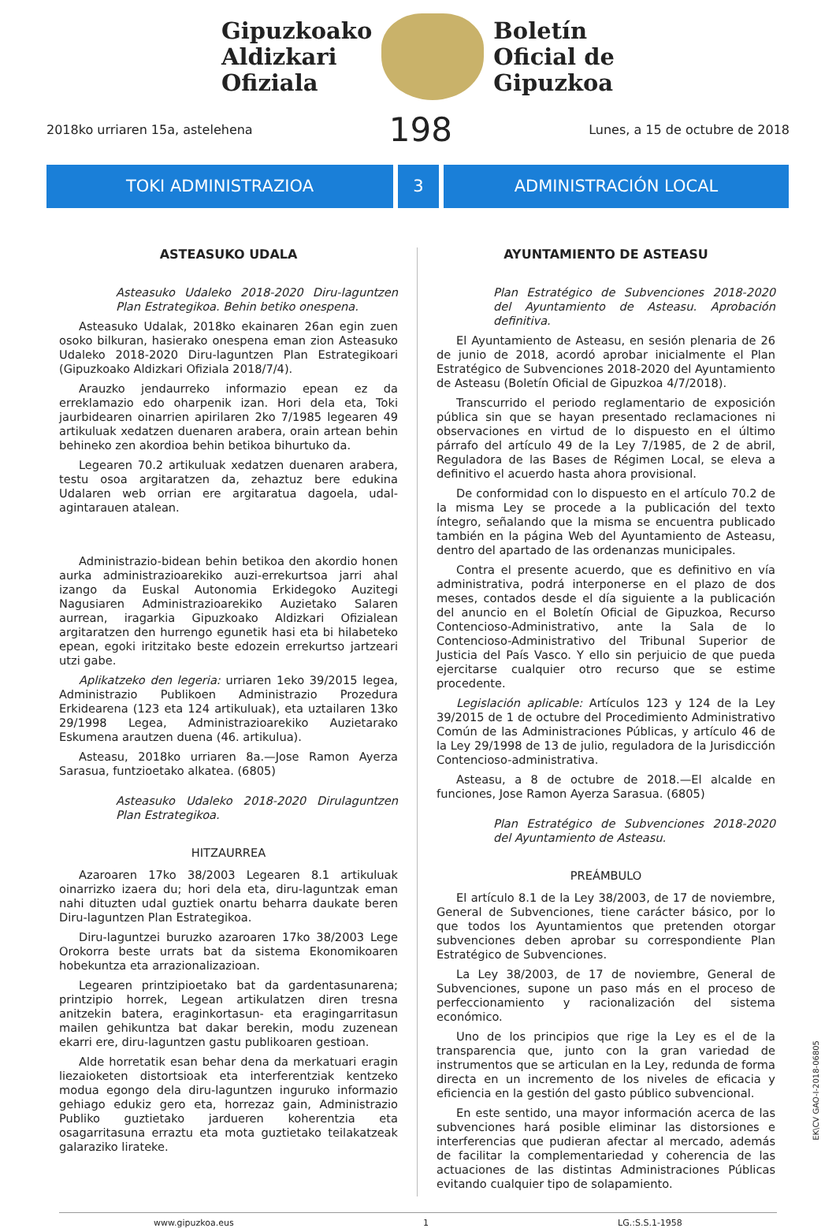Gipuzkoako
Aldizkari
Ofiziala
Boletín
Oficial de
Gipuzkoa
2018ko urriaren 15a, astelehena 198 Lunes, a 15 de octubre de 2018
TOKI ADMINISTRAZIOA 3 ADMINISTRACIÓN LOCAL
ASTEASUKO UDALA
Asteasuko Udaleko 2018-2020 Diru-laguntzen Plan Estrategikoa. Behin betiko onespena.
Asteasuko Udalak, 2018ko ekainaren 26an egin zuen osoko bilkuran, hasierako onespena eman zion Asteasuko Udaleko 2018-2020 Diru-laguntzen Plan Estrategikoari (Gipuzkoako Aldizkari Ofiziala 2018/7/4).
Arauzko jendaurreko informazio epean ez da erreklamazio edo oharpenik izan. Hori dela eta, Toki jaurbidearen oinarrien apirilaren 2ko 7/1985 legearen 49 artikuluak xedatzen duenaren arabera, orain artean behin behineko zen akordioa behin betikoa bihurtuko da.
Legearen 70.2 artikuluak xedatzen duenaren arabera, testu osoa argitaratzen da, zehaztuz bere edukina Udalaren web orrian ere argitaratua dagoela, udal-agintarauen atalean.
Administrazio-bidean behin betikoa den akordio honen aurka administrazioarekiko auzi-errekurtsoa jarri ahal izango da Euskal Autonomia Erkidegoko Auzitegi Nagusiaren Administrazioarekiko Auzietako Salaren aurrean, iragarkia Gipuzkoako Aldizkari Ofizialean argitaratzen den hurrengo egunetik hasi eta bi hilabeteko epean, egoki iritzitako beste edozein errekurtso jartzeari utzi gabe.
Aplikatzeko den legeria: urriaren 1eko 39/2015 legea, Administrazio Publikoen Administrazio Prozedura Erkidearena (123 eta 124 artikuluak), eta uztailaren 13ko 29/1998 Legea, Administrazioarekiko Auzietarako Eskumena arautzen duena (46. artikulua).
Asteasu, 2018ko urriaren 8a.—Jose Ramon Ayerza Sarasua, funtzioetako alkatea. (6805)
Asteasuko Udaleko 2018-2020 Dirulaguntzen Plan Estrategikoa.
HITZAURREA
Azaroaren 17ko 38/2003 Legearen 8.1 artikuluak oinarrizko izaera du; hori dela eta, diru-laguntzak eman nahi dituzten udal guztiek onartu beharra daukate beren Diru-laguntzen Plan Estrategikoa.
Diru-laguntzei buruzko azaroaren 17ko 38/2003 Lege Orokorra beste urrats bat da sistema Ekonomikoaren hobekuntza eta arrazionalizazioan.
Legearen printzipioetako bat da gardentasunarena; printzipio horrek, Legean artikulatzen diren tresna anitzekin batera, eraginkortasun- eta eragingarritasun mailen gehikuntza bat dakar berekin, modu zuzenean ekarri ere, diru-laguntzen gastu publikoaren gestioan.
Alde horretatik esan behar dena da merkatuari eragin liezaioketen distortsioak eta interferentziak kentzeko modua egongo dela diru-laguntzen inguruko informazio gehiago edukiz gero eta, horrezaz gain, Administrazio Publiko guztietako jardueren koherentzia eta osagarritasuna erraztu eta mota guztietako teilakatzeak galaraziko lirateke.
AYUNTAMIENTO DE ASTEASU
Plan Estratégico de Subvenciones 2018-2020 del Ayuntamiento de Asteasu. Aprobación definitiva.
El Ayuntamiento de Asteasu, en sesión plenaria de 26 de junio de 2018, acordó aprobar inicialmente el Plan Estratégico de Subvenciones 2018-2020 del Ayuntamiento de Asteasu (Boletín Oficial de Gipuzkoa 4/7/2018).
Transcurrido el periodo reglamentario de exposición pública sin que se hayan presentado reclamaciones ni observaciones en virtud de lo dispuesto en el último párrafo del artículo 49 de la Ley 7/1985, de 2 de abril, Reguladora de las Bases de Régimen Local, se eleva a definitivo el acuerdo hasta ahora provisional.
De conformidad con lo dispuesto en el artículo 70.2 de la misma Ley se procede a la publicación del texto íntegro, señalando que la misma se encuentra publicado también en la página Web del Ayuntamiento de Asteasu, dentro del apartado de las ordenanzas municipales.
Contra el presente acuerdo, que es definitivo en vía administrativa, podrá interponerse en el plazo de dos meses, contados desde el día siguiente a la publicación del anuncio en el Boletín Oficial de Gipuzkoa, Recurso Contencioso-Administrativo, ante la Sala de lo Contencioso-Administrativo del Tribunal Superior de Justicia del País Vasco. Y ello sin perjuicio de que pueda ejercitarse cualquier otro recurso que se estime procedente.
Legislación aplicable: Artículos 123 y 124 de la Ley 39/2015 de 1 de octubre del Procedimiento Administrativo Común de las Administraciones Públicas, y artículo 46 de la Ley 29/1998 de 13 de julio, reguladora de la Jurisdicción Contencioso-administrativa.
Asteasu, a 8 de octubre de 2018.—El alcalde en funciones, Jose Ramon Ayerza Sarasua. (6805)
Plan Estratégico de Subvenciones 2018-2020 del Ayuntamiento de Asteasu.
PREÁMBULO
El artículo 8.1 de la Ley 38/2003, de 17 de noviembre, General de Subvenciones, tiene carácter básico, por lo que todos los Ayuntamientos que pretenden otorgar subvenciones deben aprobar su correspondiente Plan Estratégico de Subvenciones.
La Ley 38/2003, de 17 de noviembre, General de Subvenciones, supone un paso más en el proceso de perfeccionamiento y racionalización del sistema económico.
Uno de los principios que rige la Ley es el de la transparencia que, junto con la gran variedad de instrumentos que se articulan en la Ley, redunda de forma directa en un incremento de los niveles de eficacia y eficiencia en la gestión del gasto público subvencional.
En este sentido, una mayor información acerca de las subvenciones hará posible eliminar las distorsiones e interferencias que pudieran afectar al mercado, además de facilitar la complementariedad y coherencia de las actuaciones de las distintas Administraciones Públicas evitando cualquier tipo de solapamiento.
www.gipuzkoa.eus 1 LG.:S.S.1-1958
EK\CV GAO-I-2018-06805